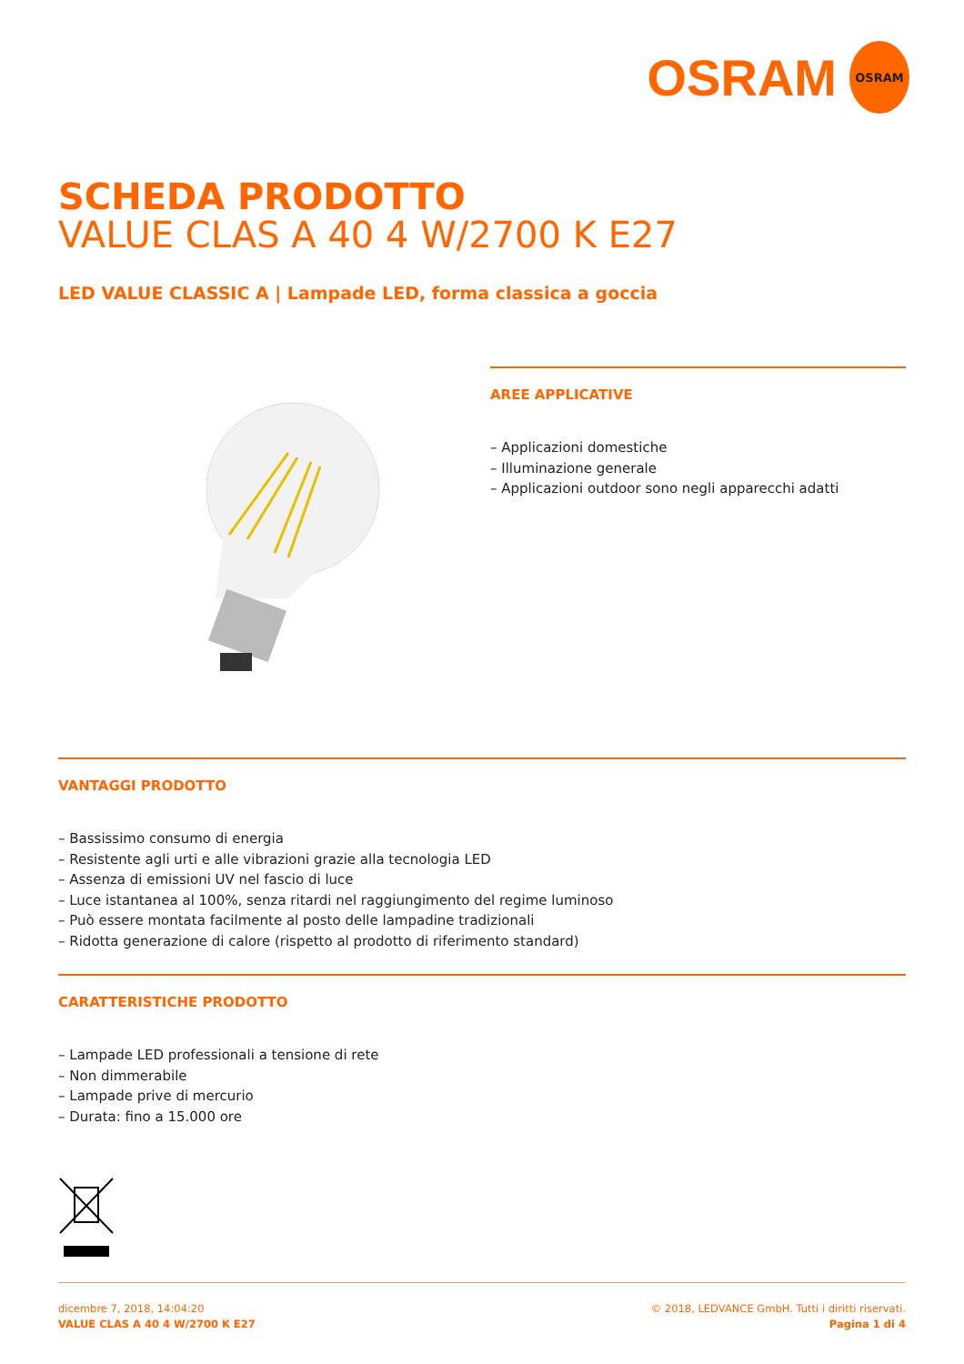OSRAM
OSRAM
SCHEDA PRODOTTO
VALUE CLAS A 40 4 W/2700 K E27
LED VALUE CLASSIC A | Lampade LED, forma classica a goccia
AREE APPLICATIVE
– Applicazioni domestiche
– Illuminazione generale
– Applicazioni outdoor sono negli apparecchi adatti
VANTAGGI PRODOTTO
– Bassissimo consumo di energia
– Resistente agli urti e alle vibrazioni grazie alla tecnologia LED
– Assenza di emissioni UV nel fascio di luce
– Luce istantanea al 100%, senza ritardi nel raggiungimento del regime luminoso
– Può essere montata facilmente al posto delle lampadine tradizionali
– Ridotta generazione di calore (rispetto al prodotto di riferimento standard)
CARATTERISTICHE PRODOTTO
– Lampade LED professionali a tensione di rete
– Non dimmerabile
– Lampade prive di mercurio
– Durata: fino a 15.000 ore
dicembre 7, 2018, 14:04:20
VALUE CLAS A 40 4 W/2700 K E27
© 2018, LEDVANCE GmbH. Tutti i diritti riservati.
Pagina 1 di 4